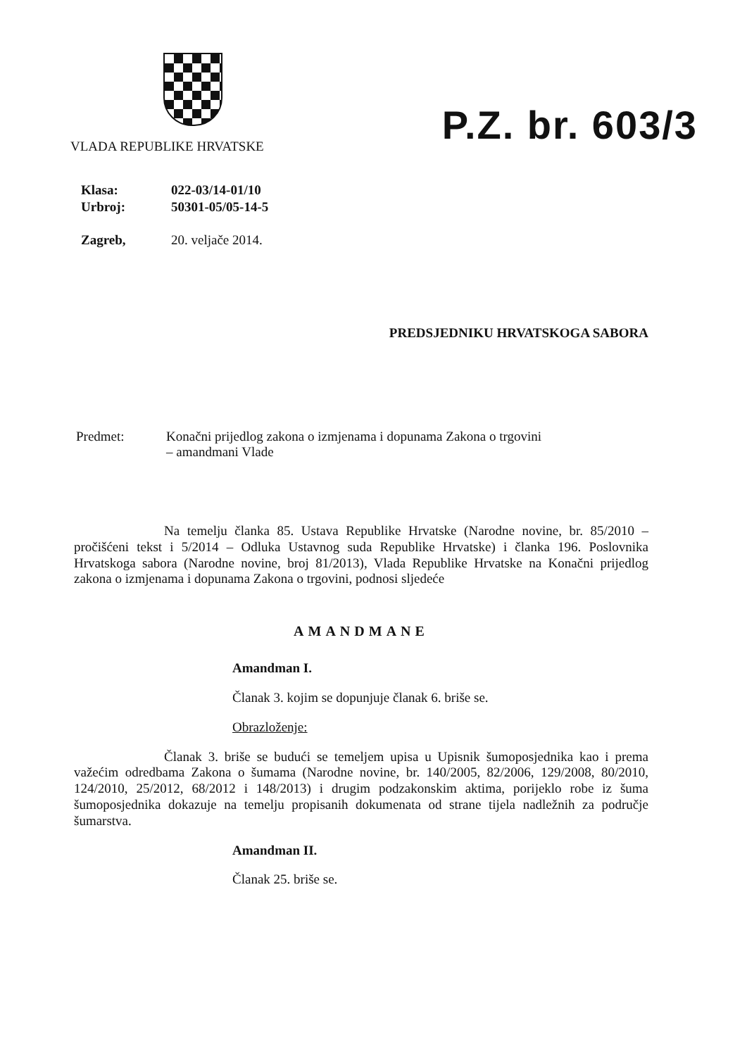VLADA REPUBLIKE HRVATSKE
P.Z. br. 603/3
Klasa: 022-03/14-01/10
Urbroj: 50301-05/05-14-5
Zagreb, 20. veljače 2014.
PREDSJEDNIKU HRVATSKOGA SABORA
Predmet: Konačni prijedlog zakona o izmjenama i dopunama Zakona o trgovini
– amandmani Vlade
Na temelju članka 85. Ustava Republike Hrvatske (Narodne novine, br. 85/2010 – pročišćeni tekst i 5/2014 – Odluka Ustavnog suda Republike Hrvatske) i članka 196. Poslovnika Hrvatskoga sabora (Narodne novine, broj 81/2013), Vlada Republike Hrvatske na Konačni prijedlog zakona o izmjenama i dopunama Zakona o trgovini, podnosi sljedeće
AMANDMANE
Amandman I.
Članak 3. kojim se dopunjuje članak 6. briše se.
Obrazloženje:
Članak 3. briše se budući se temeljem upisa u Upisnik šumoposjednika kao i prema važećim odredbama Zakona o šumama (Narodne novine, br. 140/2005, 82/2006, 129/2008, 80/2010, 124/2010, 25/2012, 68/2012 i 148/2013) i drugim podzakonskim aktima, porijeklo robe iz šuma šumoposjednika dokazuje na temelju propisanih dokumenata od strane tijela nadležnih za područje šumarstva.
Amandman II.
Članak 25. briše se.